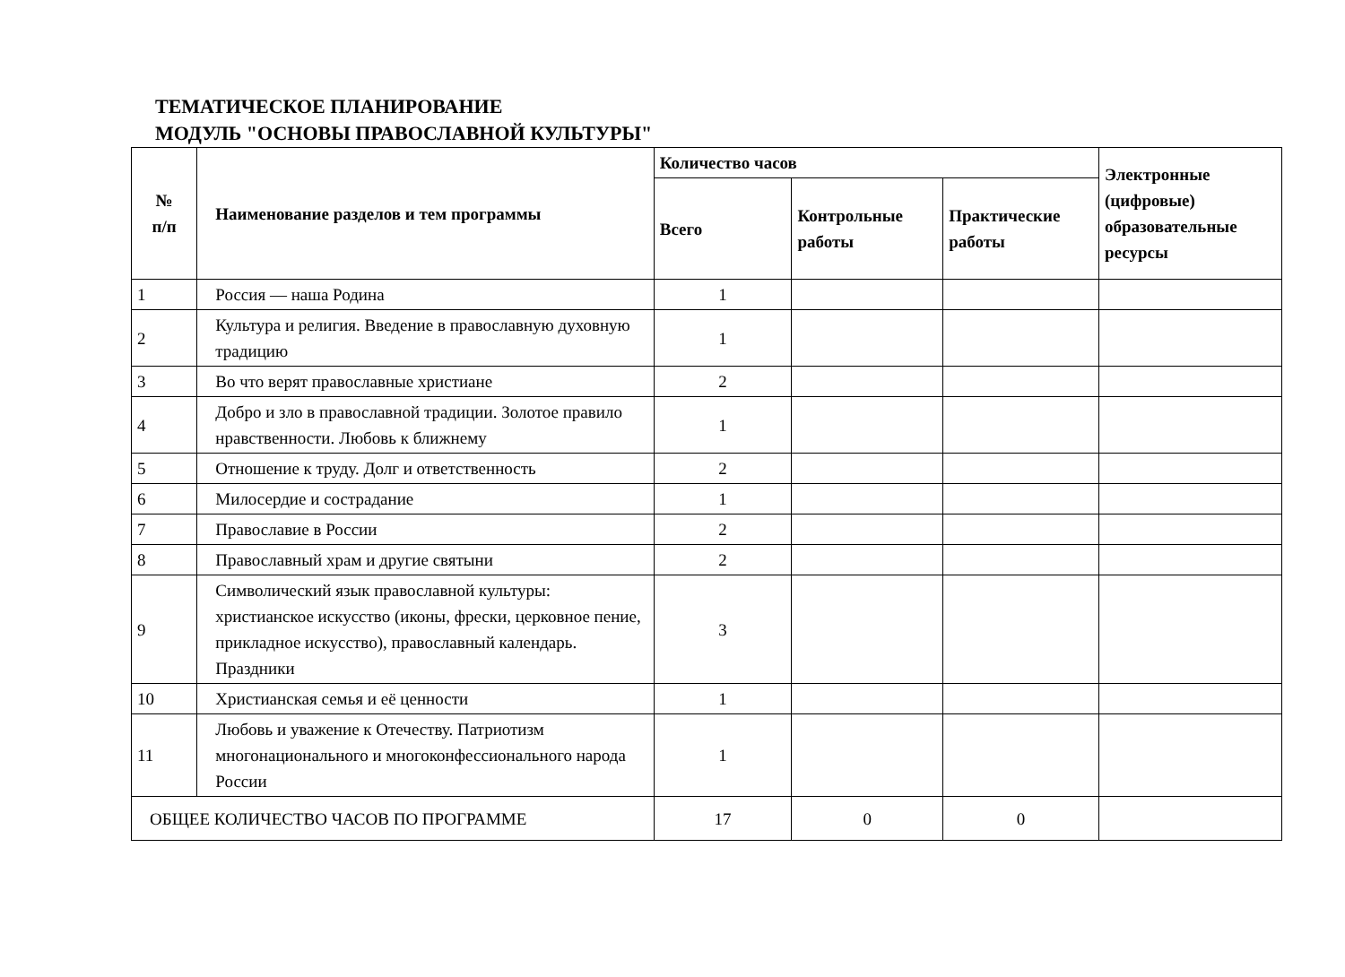ТЕМАТИЧЕСКОЕ ПЛАНИРОВАНИЕ
МОДУЛЬ "ОСНОВЫ ПРАВОСЛАВНОЙ КУЛЬТУРЫ"
| № п/п | Наименование разделов и тем программы | Количество часов | | | Электронные (цифровые) образовательные ресурсы |
| --- | --- | --- | --- | --- | --- |
| | | Всего | Контрольные работы | Практические работы | |
| 1 | Россия — наша Родина | 1 | | | |
| 2 | Культура и религия. Введение в православную духовную традицию | 1 | | | |
| 3 | Во что верят православные христиане | 2 | | | |
| 4 | Добро и зло в православной традиции. Золотое правило нравственности. Любовь к ближнему | 1 | | | |
| 5 | Отношение к труду. Долг и ответственность | 2 | | | |
| 6 | Милосердие и сострадание | 1 | | | |
| 7 | Православие в России | 2 | | | |
| 8 | Православный храм и другие святыни | 2 | | | |
| 9 | Символический язык православной культуры: христианское искусство (иконы, фрески, церковное пение, прикладное искусство), православный календарь. Праздники | 3 | | | |
| 10 | Христианская семья и её ценности | 1 | | | |
| 11 | Любовь и уважение к Отечеству. Патриотизм многонационального и многоконфессионального народа России | 1 | | | |
| ОБЩЕЕ КОЛИЧЕСТВО ЧАСОВ ПО ПРОГРАММЕ | | 17 | 0 | 0 | |